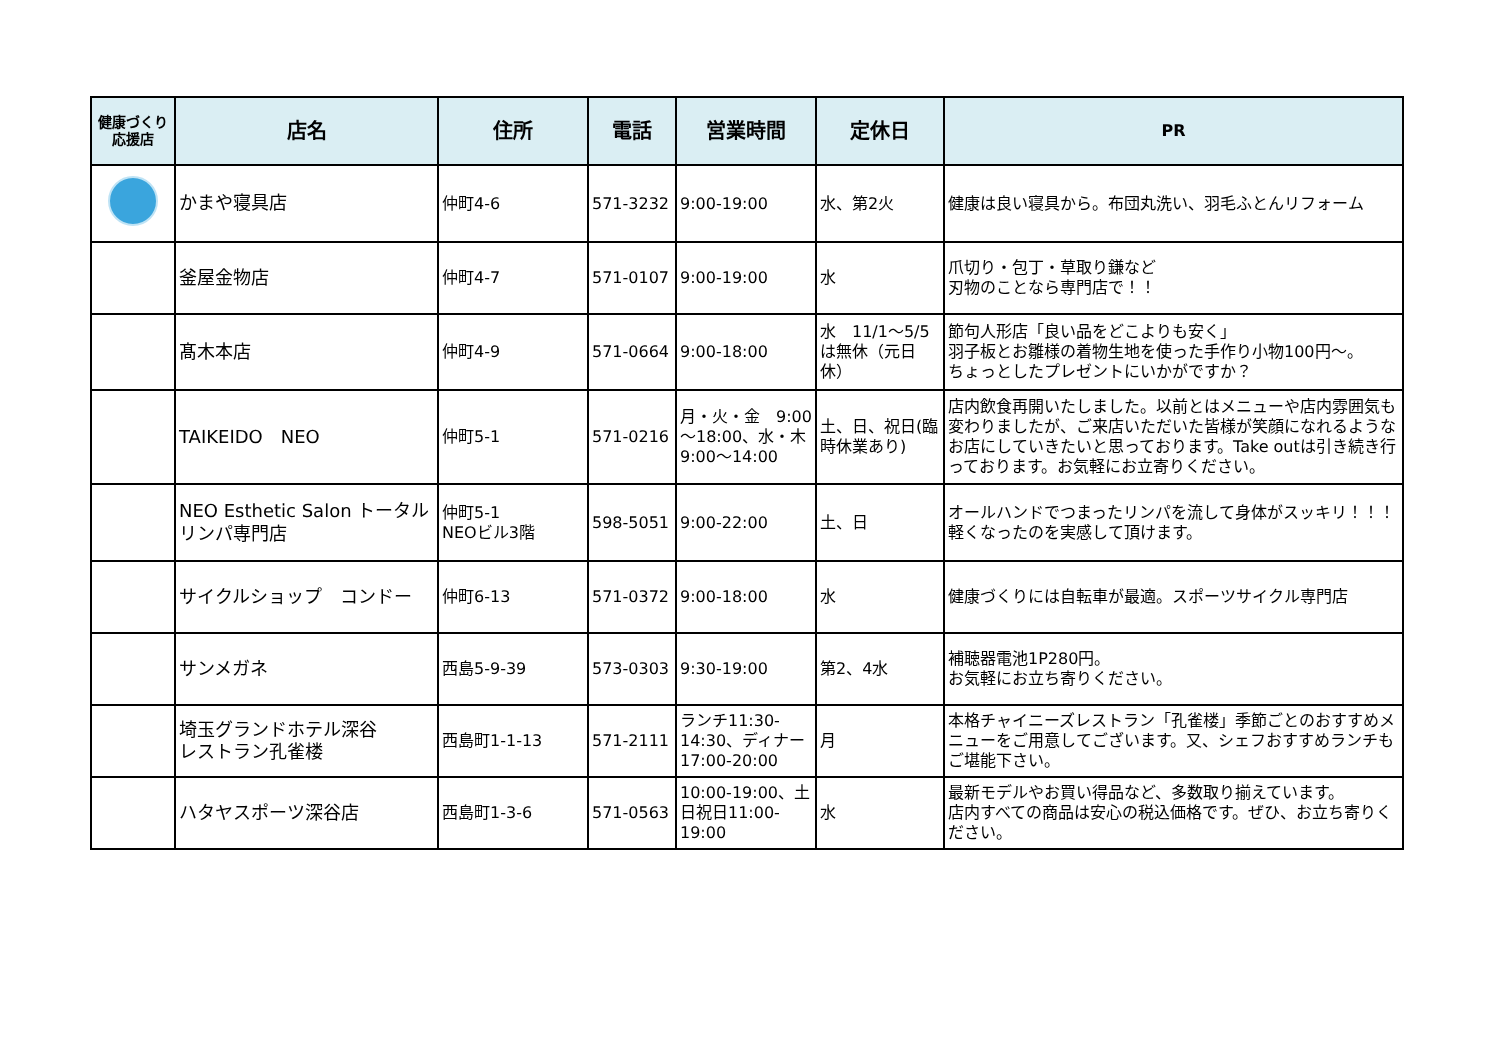| 健康づくり 応援店 | 店名 | 住所 | 電話 | 営業時間 | 定休日 | PR |
| --- | --- | --- | --- | --- | --- | --- |
| | かまや寝具店 | 仲町4-6 | 571-3232 | 9:00-19:00 | 水、第2火 | 健康は良い寝具から。布団丸洗い、羽毛ふとんリフォーム |
| | 釜屋金物店 | 仲町4-7 | 571-0107 | 9:00-19:00 | 水 | 爪切り・包丁・草取り鎌など 刃物のことなら専門店で！！ |
| | 髙木本店 | 仲町4-9 | 571-0664 | 9:00-18:00 | 水 11/1～5/5は無休（元日休） | 節句人形店「良い品をどこよりも安く」 羽子板とお雛様の着物生地を使った手作り小物100円～。 ちょっとしたプレゼントにいかがですか？ |
| | TAIKEIDO NEO | 仲町5-1 | 571-0216 | 月・火・金 9:00～18:00、水・木 9:00～14:00 | 土、日、祝日(臨時休業あり) | 店内飲食再開いたしました。以前とはメニューや店内雰囲気も変わりましたが、ご来店いただいた皆様が笑顔になれるようなお店にしていきたいと思っております。Take outは引き続き行っております。お気軽にお立寄りください。 |
| | NEO Esthetic Salon トータルリンパ専門店 | 仲町5-1 NEOビル3階 | 598-5051 | 9:00-22:00 | 土、日 | オールハンドでつまったリンパを流して身体がスッキリ！！！ 軽くなったのを実感して頂けます。 |
| | サイクルショップ コンドー | 仲町6-13 | 571-0372 | 9:00-18:00 | 水 | 健康づくりには自転車が最適。スポーツサイクル専門店 |
| | サンメガネ | 西島5-9-39 | 573-0303 | 9:30-19:00 | 第2、4水 | 補聴器電池1P280円。 お気軽にお立ち寄りください。 |
| | 埼玉グランドホテル深谷 レストラン孔雀楼 | 西島町1-1-13 | 571-2111 | ランチ11:30-14:30、ディナー17:00-20:00 | 月 | 本格チャイニーズレストラン「孔雀楼」季節ごとのおすすめメニューをご用意してございます。又、シェフおすすめランチもご堪能下さい。 |
| | ハタヤスポーツ深谷店 | 西島町1-3-6 | 571-0563 | 10:00-19:00、土日祝日11:00-19:00 | 水 | 最新モデルやお買い得品など、多数取り揃えています。 店内すべての商品は安心の税込価格です。ぜひ、お立ち寄りください。 |